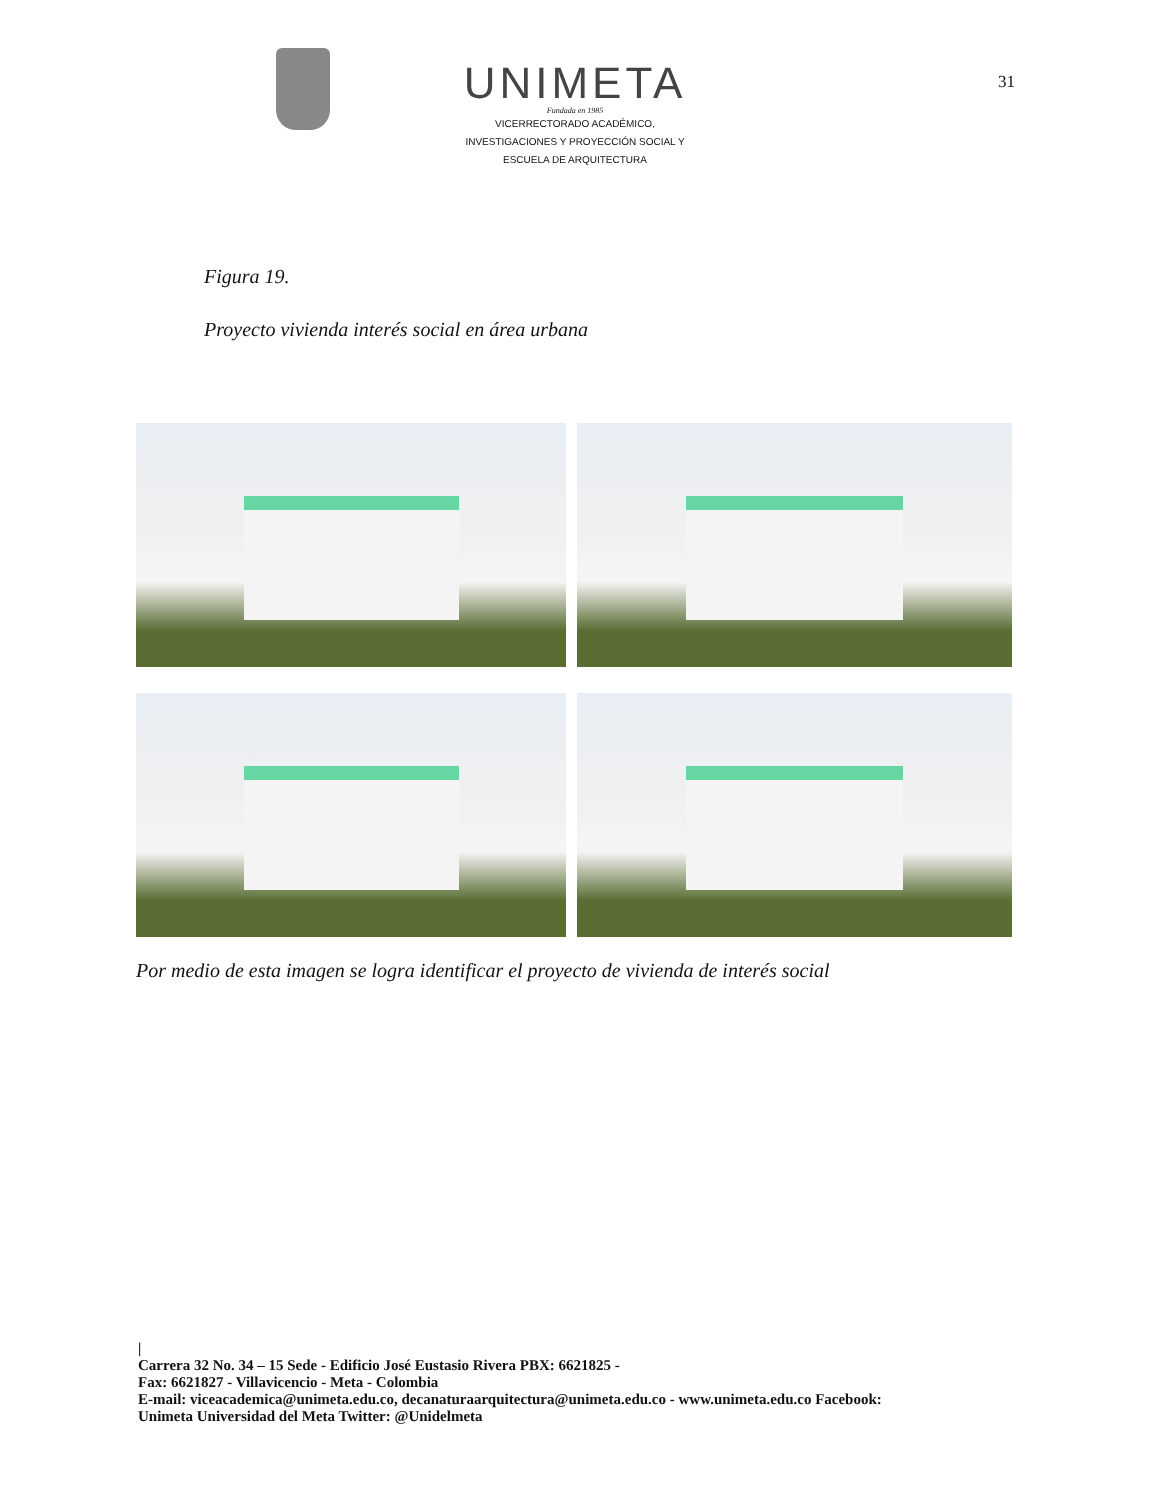UNIMETA
Fundada en 1985
VICERRECTORADO ACADÉMICO,
INVESTIGACIONES Y PROYECCIÓN SOCIAL Y
ESCUELA DE ARQUITECTURA
31
Figura 19.
Proyecto vivienda interés social en área urbana
Por medio de esta imagen se logra identificar el proyecto de vivienda de interés social
|
Carrera 32 No. 34 – 15 Sede - Edificio José Eustasio Rivera PBX: 6621825 -
Fax: 6621827 - Villavicencio - Meta - Colombia
E-mail: viceacademica@unimeta.edu.co, decanaturaarquitectura@unimeta.edu.co - www.unimeta.edu.co Facebook:
Unimeta Universidad del Meta Twitter: @Unidelmeta